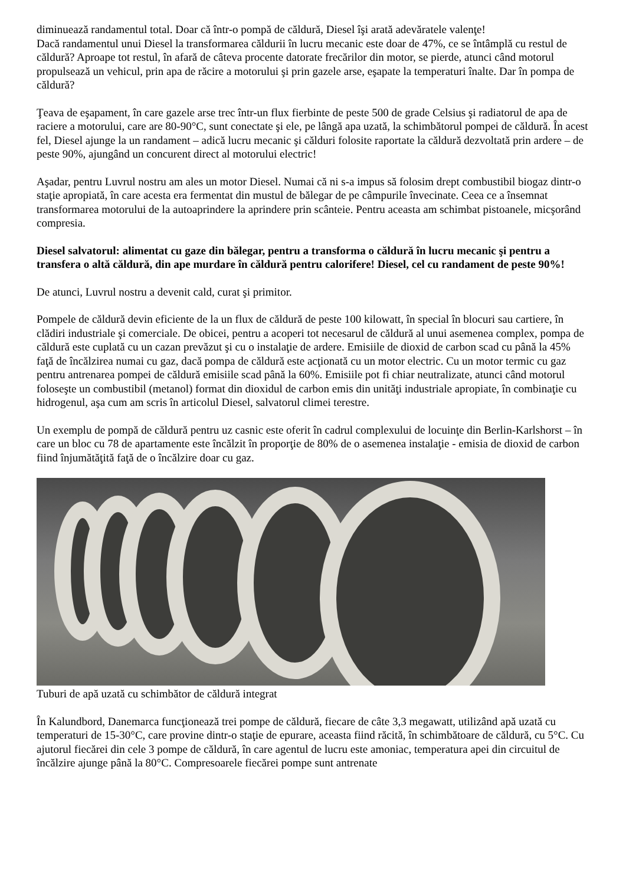diminuează randamentul total. Doar că într-o pompă de căldură, Diesel îşi arată adevăratele valenţe!
Dacă randamentul unui Diesel la transformarea căldurii în lucru mecanic este doar de 47%, ce se întâmplă cu restul de căldură? Aproape tot restul, în afară de câteva procente datorate frecărilor din motor, se pierde, atunci când motorul propulsează un vehicul, prin apa de răcire a motorului şi prin gazele arse, eşapate la temperaturi înalte. Dar în pompa de căldură?
Ţeava de eşapament, în care gazele arse trec într-un flux fierbinte de peste 500 de grade Celsius şi radiatorul de apa de raciere a motorului, care are 80-90°C, sunt conectate şi ele, pe lângă apa uzată, la schimbătorul pompei de căldură. În acest fel, Diesel ajunge la un randament – adică lucru mecanic şi călduri folosite raportate la căldură dezvoltată prin ardere – de peste 90%, ajungând un concurent direct al motorului electric!
Aşadar, pentru Luvrul nostru am ales un motor Diesel. Numai că ni s-a impus să folosim drept combustibil biogaz dintr-o staţie apropiată, în care acesta era fermentat din mustul de bălegar de pe câmpurile învecinate. Ceea ce a însemnat transformarea motorului de la autoaprindere la aprindere prin scânteie. Pentru aceasta am schimbat pistoanele, micşorând compresia.
Diesel salvatorul: alimentat cu gaze din bălegar, pentru a transforma o căldură în lucru mecanic şi pentru a transfera o altă căldură, din ape murdare în căldură pentru calorifere! Diesel, cel cu randament de peste 90%!
De atunci, Luvrul nostru a devenit cald, curat şi primitor.
Pompele de căldură devin eficiente de la un flux de căldură de peste 100 kilowatt, în special în blocuri sau cartiere, în clădiri industriale şi comerciale. De obicei, pentru a acoperi tot necesarul de căldură al unui asemenea complex, pompa de căldură este cuplată cu un cazan prevăzut şi cu o instalaţie de ardere. Emisiile de dioxid de carbon scad cu până la 45% faţă de încălzirea numai cu gaz, dacă pompa de căldură este acţionată cu un motor electric. Cu un motor termic cu gaz pentru antrenarea pompei de căldură emisiile scad până la 60%. Emisiile pot fi chiar neutralizate, atunci când motorul foloseşte un combustibil (metanol) format din dioxidul de carbon emis din unităţi industriale apropiate, în combinaţie cu hidrogenul, aşa cum am scris în articolul Diesel, salvatorul climei terestre.
Un exemplu de pompă de căldură pentru uz casnic este oferit în cadrul complexului de locuinţe din Berlin-Karlshorst – în care un bloc cu 78 de apartamente este încălzit în proporţie de 80% de o asemenea instalaţie - emisia de dioxid de carbon fiind înjumătăţită faţă de o încălzire doar cu gaz.
Tuburi de apă uzată cu schimbător de căldură integrat
În Kalundbord, Danemarca funcţionează trei pompe de căldură, fiecare de câte 3,3 megawatt, utilizând apă uzată cu temperaturi de 15-30°C, care provine dintr-o staţie de epurare, aceasta fiind răcită, în schimbătoare de căldură, cu 5°C. Cu ajutorul fiecărei din cele 3 pompe de căldură, în care agentul de lucru este amoniac, temperatura apei din circuitul de încălzire ajunge până la 80°C. Compresoarele fiecărei pompe sunt antrenate